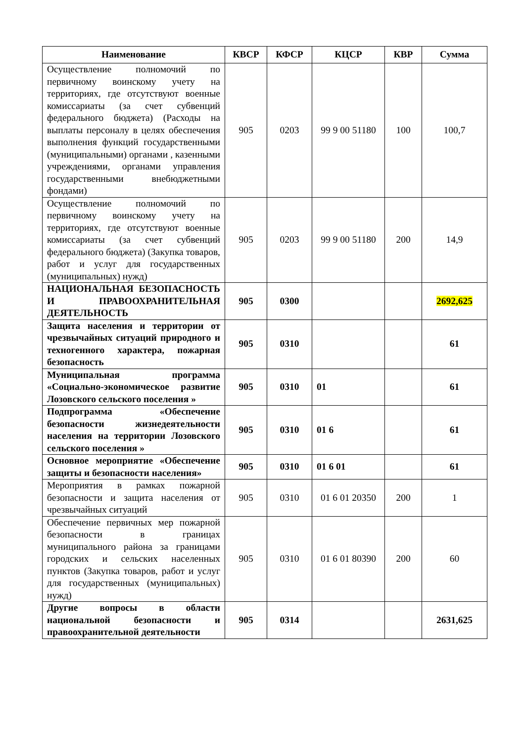| Наименование | КВСР | КФСР | КЦСР | КВР | Сумма |
| --- | --- | --- | --- | --- | --- |
| Осуществление полномочий по первичному воинскому учету на территориях, где отсутствуют военные комиссариаты (за счет субвенций федерального бюджета) (Расходы на выплаты персоналу в целях обеспечения выполнения функций государственными (муниципальными) органами , казенными учреждениями, органами управления государственными внебюджетными фондами) | 905 | 0203 | 99 9 00 51180 | 100 | 100,7 |
| Осуществление полномочий по первичному воинскому учету на территориях, где отсутствуют военные комиссариаты (за счет субвенций федерального бюджета) (Закупка товаров, работ и услуг для государственных (муниципальных) нужд) | 905 | 0203 | 99 9 00 51180 | 200 | 14,9 |
| НАЦИОНАЛЬНАЯ БЕЗОПАСНОСТЬ И ПРАВООХРАНИТЕЛЬНАЯ ДЕЯТЕЛЬНОСТЬ | 905 | 0300 | | | 2692,625 |
| Защита населения и территории от чрезвычайных ситуаций природного и техногенного характера, пожарная безопасность | 905 | 0310 | | | 61 |
| Муниципальная программа «Социально-экономическое развитие Лозовского сельского поселения » | 905 | 0310 | 01 | | 61 |
| Подпрограмма «Обеспечение безопасности жизнедеятельности населения на территории Лозовского сельского поселения » | 905 | 0310 | 01 6 | | 61 |
| Основное мероприятие «Обеспечение защиты и безопасности населения» | 905 | 0310 | 01 6 01 | | 61 |
| Мероприятия в рамках пожарной безопасности и защита населения от чрезвычайных ситуаций | 905 | 0310 | 01 6 01 20350 | 200 | 1 |
| Обеспечение первичных мер пожарной безопасности в границах муниципального района за границами городских и сельских населенных пунктов (Закупка товаров, работ и услуг для государственных (муниципальных) нужд) | 905 | 0310 | 01 6 01 80390 | 200 | 60 |
| Другие вопросы в области национальной безопасности и правоохранительной деятельности | 905 | 0314 | | | 2631,625 |